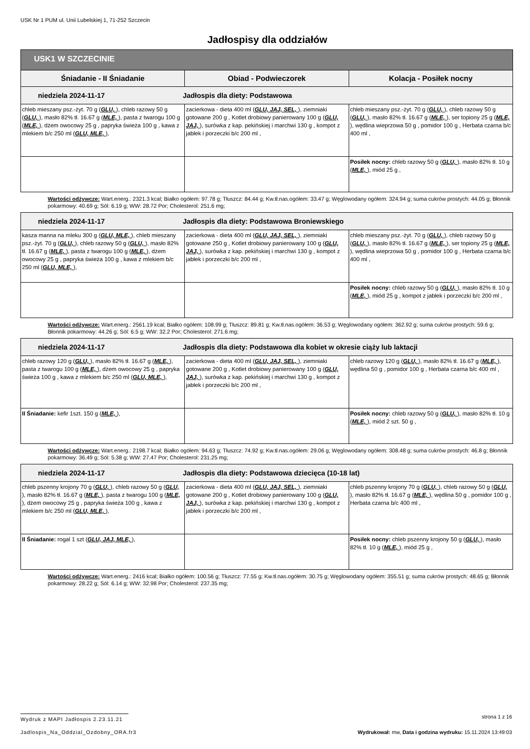USK Nr 1 PUM ul. Unii Lubelskiej 1, 71-252 Szczecin
Jadłospisy dla oddziałów
| USK1 W SZCZECINIE | | |
| --- | --- | --- |
| Śniadanie - II Śniadanie | Obiad - Podwieczorek | Kolacja - Posiłek nocny |
| niedziela 2024-11-17 Jadłospis dla diety: Podstawowa | | |
| chleb mieszany psz.-żyt. 70 g ( GLU, ), chleb razowy 50 g ( GLU, ), masło 82% tł. 16.67 g ( MLE, ), pasta z twarogu 100 g ( MLE, ), dżem owocowy 25 g , papryka świeża 100 g , kawa z mlekiem b/c 250 ml ( GLU, MLE, ), | zacierkowa - dieta 400 ml ( GLU, JAJ, SEL, ), ziemniaki gotowane 200 g , Kotlet drobiowy panierowany 100 g ( GLU, JAJ, ), surówka z kap. pekińskiej i marchwi 130 g , kompot z jabłek i porzeczki b/c 200 ml , | chleb mieszany psz.-żyt. 70 g ( GLU, ), chleb razowy 50 g ( GLU, ), masło 82% tł. 16.67 g ( MLE, ), ser topiony 25 g ( MLE, ), wędlina wieprzowa 50 g , pomidor 100 g , Herbata czarna b/c 400 ml , |
| | | Posiłek nocny: chleb razowy 50 g ( GLU, ), masło 82% tł. 10 g ( MLE, ), miód 25 g , |
| Wartości odżywcze: Wart.energ.: 2321.3 kcal; Białko ogółem: 97.78 g; Tłuszcz: 84.44 g; Kw.tł.nas.ogółem: 33.47 g; Węglowodany ogółem: 324.94 g; suma cukrów prostych: 44.05 g; Błonnik pokarmowy: 40.69 g; Sól: 6.19 g; WW: 28.72 Por; Cholesterol: 251.6 mg; | | |
| niedziela 2024-11-17 Jadłospis dla diety: Podstawowa Broniewskiego | | |
| kasza manna na mleku 300 g ( GLU, MLE, ), chleb mieszany psz.-żyt. 70 g ( GLU, ), chleb razowy 50 g ( GLU, ), masło 82% tł. 16.67 g ( MLE, ), pasta z twarogu 100 g ( MLE, ), dżem owocowy 25 g , papryka świeża 100 g , kawa z mlekiem b/c 250 ml ( GLU, MLE, ), | zacierkowa - dieta 400 ml ( GLU, JAJ, SEL, ), ziemniaki gotowane 250 g , Kotlet drobiowy panierowany 100 g ( GLU, JAJ, ), surówka z kap. pekińskiej i marchwi 130 g , kompot z jabłek i porzeczki b/c 200 ml , | chleb mieszany psz.-żyt. 70 g ( GLU, ), chleb razowy 50 g ( GLU, ), masło 82% tł. 16.67 g ( MLE, ), ser topiony 25 g ( MLE, ), wędlina wieprzowa 50 g , pomidor 100 g , Herbata czarna b/c 400 ml , |
| | | Posiłek nocny: chleb razowy 50 g ( GLU, ), masło 82% tł. 10 g ( MLE, ), miód 25 g , kompot z jabłek i porzeczki b/c 200 ml , |
| Wartości odżywcze: Wart.energ.: 2561.19 kcal; Białko ogółem: 108.99 g; Tłuszcz: 89.81 g; Kw.tł.nas.ogółem: 36.53 g; Węglowodany ogółem: 362.92 g; suma cukrów prostych: 59.6 g; Błonnik pokarmowy: 44.26 g; Sól: 6.5 g; WW: 32.2 Por; Cholesterol: 271.6 mg; | | |
| niedziela 2024-11-17 Jadłospis dla diety: Podstawowa dla kobiet w okresie ciąży lub laktacji | | |
| chleb razowy 120 g ( GLU, ), masło 82% tł. 16.67 g ( MLE, ), pasta z twarogu 100 g ( MLE, ), dżem owocowy 25 g , papryka świeża 100 g , kawa z mlekiem b/c 250 ml ( GLU, MLE, ), | zacierkowa - dieta 400 ml ( GLU, JAJ, SEL, ), ziemniaki gotowane 200 g , Kotlet drobiowy panierowany 100 g ( GLU, JAJ, ), surówka z kap. pekińskiej i marchwi 130 g , kompot z jabłek i porzeczki b/c 200 ml , | chleb razowy 120 g ( GLU, ), masło 82% tł. 16.67 g ( MLE, ), wędlina 50 g , pomidor 100 g , Herbata czarna b/c 400 ml , |
| II Śniadanie: kefir 1szt. 150 g ( MLE, ), | | Posiłek nocny: chleb razowy 50 g ( GLU, ), masło 82% tł. 10 g ( MLE, ), miód 2 szt. 50 g , |
| Wartości odżywcze: Wart.energ.: 2198.7 kcal; Białko ogółem: 94.63 g; Tłuszcz: 74.92 g; Kw.tł.nas.ogółem: 29.06 g; Węglowodany ogółem: 308.48 g; suma cukrów prostych: 46.8 g; Błonnik pokarmowy: 36.49 g; Sól: 5.38 g; WW: 27.47 Por; Cholesterol: 231.25 mg; | | |
| niedziela 2024-11-17 Jadłospis dla diety: Podstawowa dziecięca (10-18 lat) | | |
| chleb pszenny krojony 70 g ( GLU, ), chleb razowy 50 g ( GLU, ), masło 82% tł. 16.67 g ( MLE, ), pasta z twarogu 100 g ( MLE, ), dżem owocowy 25 g , papryka świeża 100 g , kawa z mlekiem b/c 250 ml ( GLU, MLE, ), | zacierkowa - dieta 400 ml ( GLU, JAJ, SEL, ), ziemniaki gotowane 200 g , Kotlet drobiowy panierowany 100 g ( GLU, JAJ, ), surówka z kap. pekińskiej i marchwi 130 g , kompot z jabłek i porzeczki b/c 200 ml , | chleb pszenny krojony 70 g ( GLU, ), chleb razowy 50 g ( GLU, ), masło 82% tł. 16.67 g ( MLE, ), wędlina 50 g , pomidor 100 g , Herbata czarna b/c 400 ml , |
| II Śniadanie: rogal 1 szt ( GLU, JAJ, MLE, ), | | Posiłek nocny: chleb pszenny krojony 50 g ( GLU, ), masło 82% tł. 10 g ( MLE, ), miód 25 g , |
| Wartości odżywcze: Wart.energ.: 2416 kcal; Białko ogółem: 100.56 g; Tłuszcz: 77.55 g; Kw.tł.nas.ogółem: 30.75 g; Węglowodany ogółem: 355.51 g; suma cukrów prostych: 48.65 g; Błonnik pokarmowy: 28.22 g; Sól: 6.14 g; WW: 32.98 Por; Cholesterol: 237.35 mg; | | |
Wydruk z MAPI Jadłospis 2.23.11.21
strona 1 z 16
Jadlospis_Na_Oddzial_Ozdobny_ORA.fr3
Wydrukował: mw, Data i godzina wydruku: 15.11.2024 13:49:03